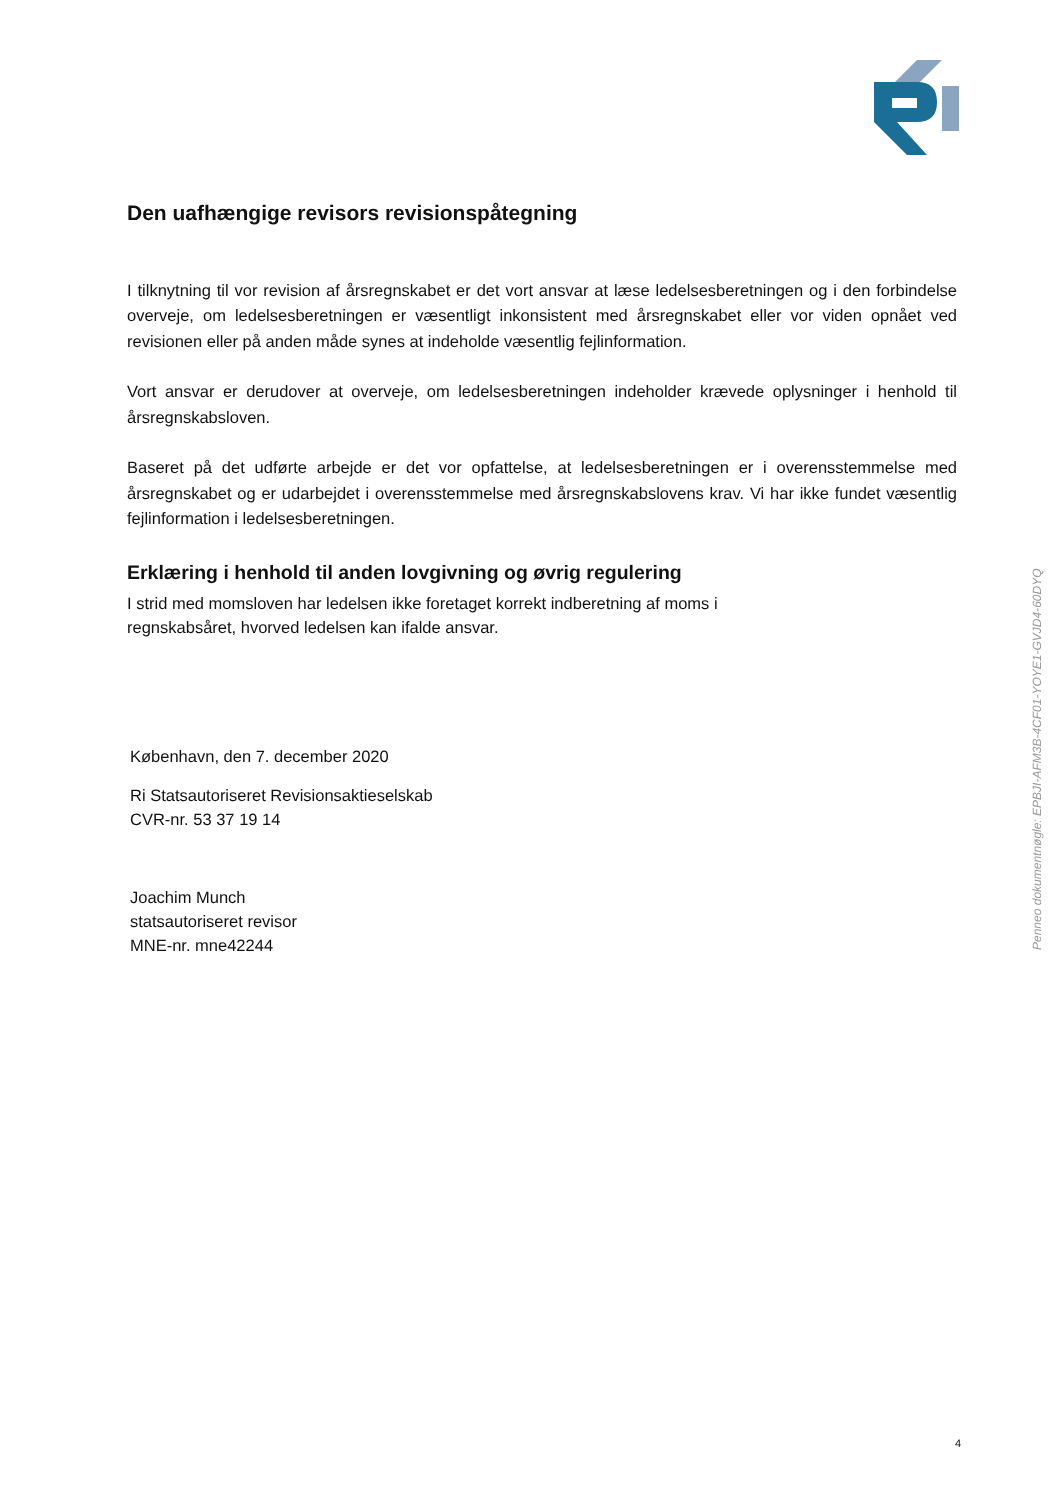Den uafhængige revisors revisionspåtegning
I tilknytning til vor revision af årsregnskabet er det vort ansvar at læse ledelsesberetningen og i den for­bindelse overveje, om ledelsesberetningen er væsentligt inkonsistent med årsregnskabet eller vor viden opnået ved revisionen eller på anden måde synes at indeholde væsentlig fejlinformation.
Vort ansvar er derudover at overveje, om ledelsesberetningen indeholder krævede oplysninger i hen­hold til årsregnskabsloven.
Baseret på det udførte arbejde er det vor opfattelse, at ledelsesberetningen er i overensstemmelse med årsregnskabet og er udarbejdet i overensstemmelse med årsregnskabslovens krav. Vi har ikke fundet væsentlig fejlinformation i ledelsesberetningen.
Erklæring i henhold til anden lovgivning og øvrig regulering
I strid med momsloven har ledelsen ikke foretaget korrekt indberetning af moms i
regnskabsåret, hvorved ledelsen kan ifalde ansvar.
København, den 7. december 2020
Ri Statsautoriseret Revisionsaktieselskab
CVR-nr. 53 37 19 14
Joachim Munch
statsautoriseret revisor
MNE-nr. mne42244
Penneo dokumentnøgle: EPBJI-AFM3B-4CF01-YOYE1-GVJD4-60DYQ
4